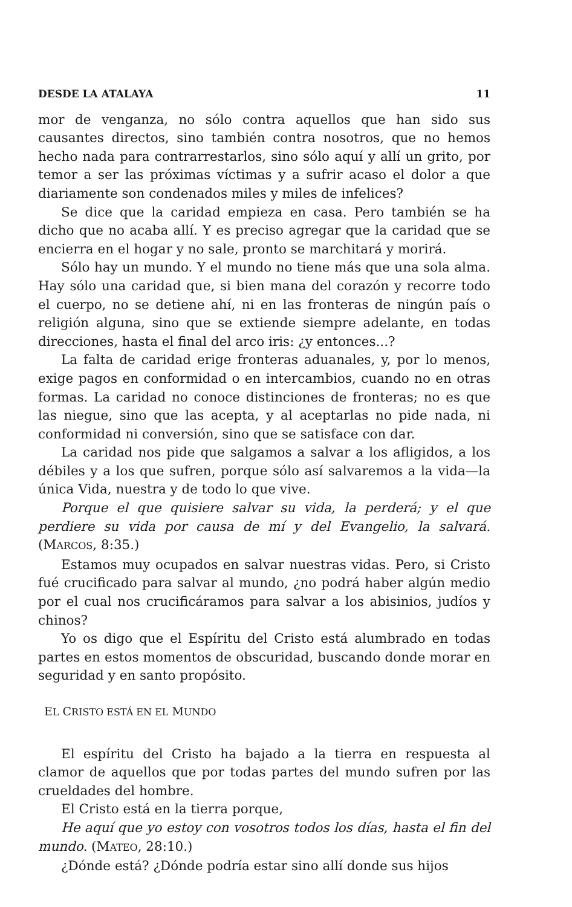DESDE LA ATALAYA 11
mor de venganza, no sólo contra aquellos que han sido sus causantes directos, sino también contra nosotros, que no hemos hecho nada para contrarrestarlos, sino sólo aquí y allí un grito, por temor a ser las próximas víctimas y a sufrir acaso el dolor a que diariamente son condenados miles y miles de infelices?
Se dice que la caridad empieza en casa. Pero también se ha dicho que no acaba allí. Y es preciso agregar que la caridad que se encierra en el hogar y no sale, pronto se marchitará y morirá.
Sólo hay un mundo. Y el mundo no tiene más que una sola alma. Hay sólo una caridad que, si bien mana del corazón y recorre todo el cuerpo, no se detiene ahí, ni en las fronteras de ningún país o religión alguna, sino que se extiende siempre adelante, en todas direcciones, hasta el final del arco iris: ¿y entonces...?
La falta de caridad erige fronteras aduanales, y, por lo menos, exige pagos en conformidad o en intercambios, cuando no en otras formas. La caridad no conoce distinciones de fronteras; no es que las niegue, sino que las acepta, y al aceptarlas no pide nada, ni conformidad ni conversión, sino que se satisface con dar.
La caridad nos pide que salgamos a salvar a los afligidos, a los débiles y a los que sufren, porque sólo así salvaremos a la vida—la única Vida, nuestra y de todo lo que vive.
Porque el que quisiere salvar su vida, la perderá; y el que perdiere su vida por causa de mí y del Evangelio, la salvará. (MARCOS, 8:35.)
Estamos muy ocupados en salvar nuestras vidas. Pero, si Cristo fué crucificado para salvar al mundo, ¿no podrá haber algún medio por el cual nos crucificáramos para salvar a los abisinios, judíos y chinos?
Yo os digo que el Espíritu del Cristo está alumbrado en todas partes en estos momentos de obscuridad, buscando donde morar en seguridad y en santo propósito.
EL CRISTO ESTÁ EN EL MUNDO
El espíritu del Cristo ha bajado a la tierra en respuesta al clamor de aquellos que por todas partes del mundo sufren por las crueldades del hombre.
El Cristo está en la tierra porque,
He aquí que yo estoy con vosotros todos los días, hasta el fin del mundo. (MATEO, 28:10.)
¿Dónde está? ¿Dónde podría estar sino allí donde sus hijos